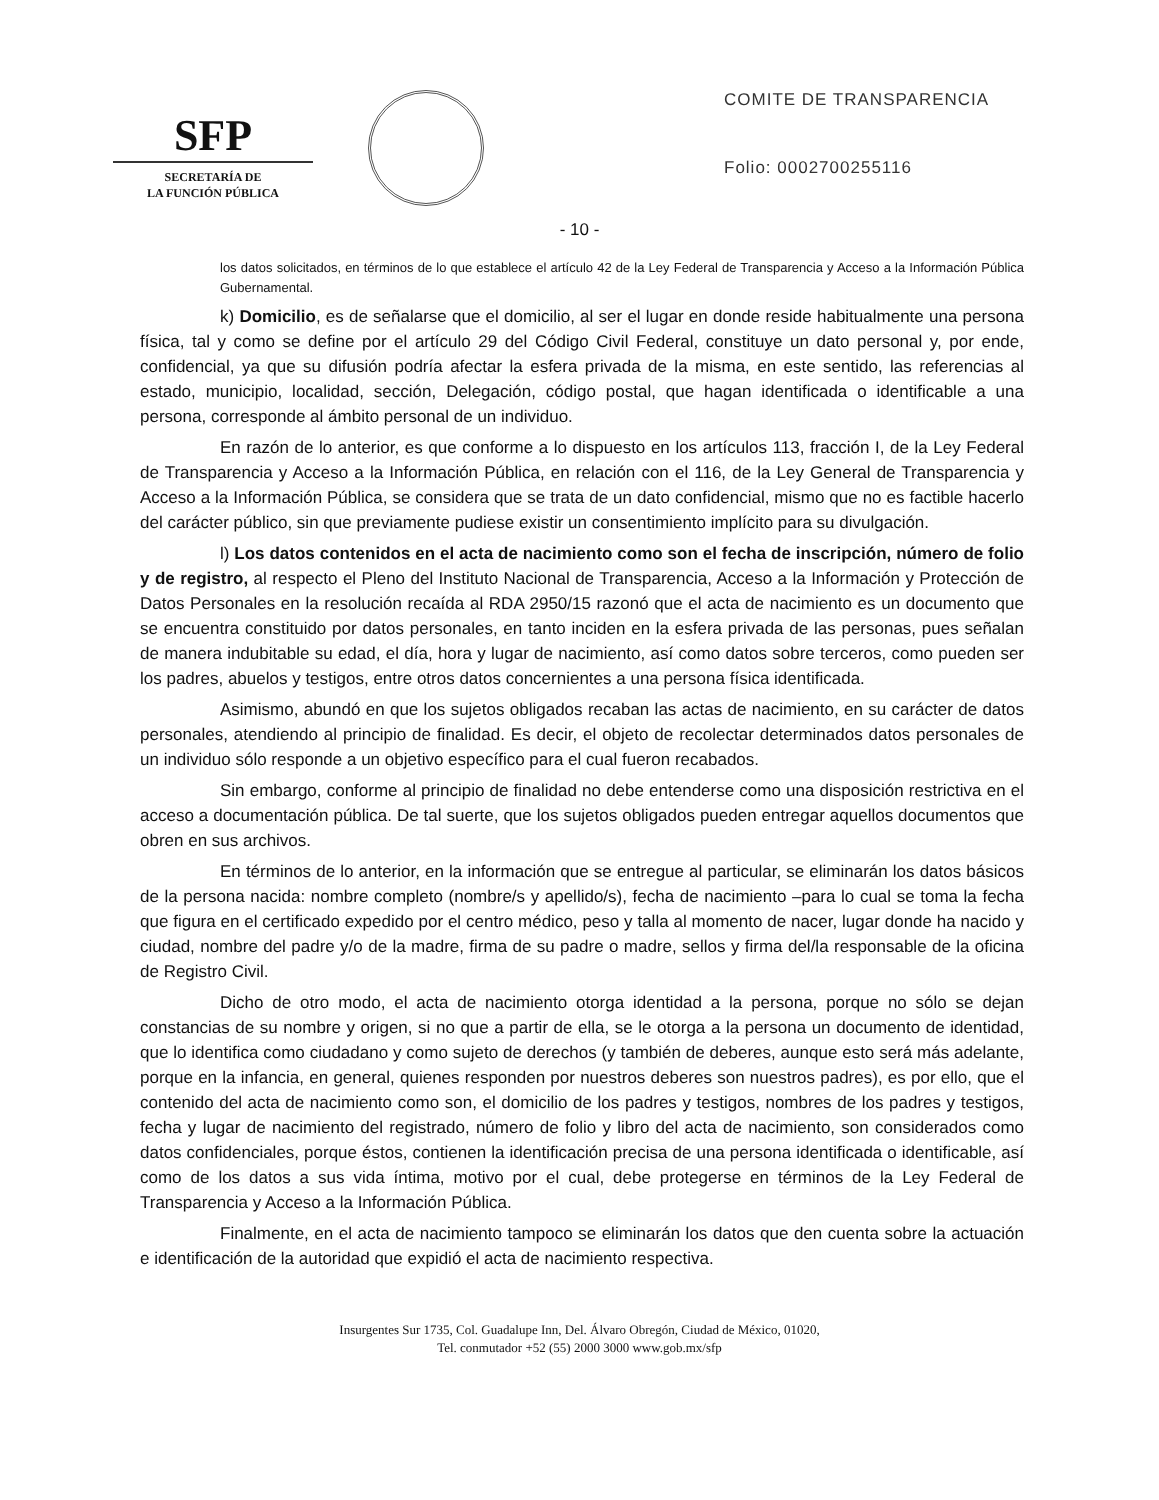SFP
SECRETARÍA DE
LA FUNCIÓN PÚBLICA
COMITE DE TRANSPARENCIA
Folio: 0002700255116
- 10 -
los datos solicitados, en términos de lo que establece el artículo 42 de la Ley Federal de Transparencia y Acceso a la Información Pública Gubernamental.
k) Domicilio, es de señalarse que el domicilio, al ser el lugar en donde reside habitualmente una persona física, tal y como se define por el artículo 29 del Código Civil Federal, constituye un dato personal y, por ende, confidencial, ya que su difusión podría afectar la esfera privada de la misma, en este sentido, las referencias al estado, municipio, localidad, sección, Delegación, código postal, que hagan identificada o identificable a una persona, corresponde al ámbito personal de un individuo.
En razón de lo anterior, es que conforme a lo dispuesto en los artículos 113, fracción I, de la Ley Federal de Transparencia y Acceso a la Información Pública, en relación con el 116, de la Ley General de Transparencia y Acceso a la Información Pública, se considera que se trata de un dato confidencial, mismo que no es factible hacerlo del carácter público, sin que previamente pudiese existir un consentimiento implícito para su divulgación.
l) Los datos contenidos en el acta de nacimiento como son el fecha de inscripción, número de folio y de registro, al respecto el Pleno del Instituto Nacional de Transparencia, Acceso a la Información y Protección de Datos Personales en la resolución recaída al RDA 2950/15 razonó que el acta de nacimiento es un documento que se encuentra constituido por datos personales, en tanto inciden en la esfera privada de las personas, pues señalan de manera indubitable su edad, el día, hora y lugar de nacimiento, así como datos sobre terceros, como pueden ser los padres, abuelos y testigos, entre otros datos concernientes a una persona física identificada.
Asimismo, abundó en que los sujetos obligados recaban las actas de nacimiento, en su carácter de datos personales, atendiendo al principio de finalidad. Es decir, el objeto de recolectar determinados datos personales de un individuo sólo responde a un objetivo específico para el cual fueron recabados.
Sin embargo, conforme al principio de finalidad no debe entenderse como una disposición restrictiva en el acceso a documentación pública. De tal suerte, que los sujetos obligados pueden entregar aquellos documentos que obren en sus archivos.
En términos de lo anterior, en la información que se entregue al particular, se eliminarán los datos básicos de la persona nacida: nombre completo (nombre/s y apellido/s), fecha de nacimiento –para lo cual se toma la fecha que figura en el certificado expedido por el centro médico, peso y talla al momento de nacer, lugar donde ha nacido y ciudad, nombre del padre y/o de la madre, firma de su padre o madre, sellos y firma del/la responsable de la oficina de Registro Civil.
Dicho de otro modo, el acta de nacimiento otorga identidad a la persona, porque no sólo se dejan constancias de su nombre y origen, si no que a partir de ella, se le otorga a la persona un documento de identidad, que lo identifica como ciudadano y como sujeto de derechos (y también de deberes, aunque esto será más adelante, porque en la infancia, en general, quienes responden por nuestros deberes son nuestros padres), es por ello, que el contenido del acta de nacimiento como son, el domicilio de los padres y testigos, nombres de los padres y testigos, fecha y lugar de nacimiento del registrado, número de folio y libro del acta de nacimiento, son considerados como datos confidenciales, porque éstos, contienen la identificación precisa de una persona identificada o identificable, así como de los datos a sus vida íntima, motivo por el cual, debe protegerse en términos de la Ley Federal de Transparencia y Acceso a la Información Pública.
Finalmente, en el acta de nacimiento tampoco se eliminarán los datos que den cuenta sobre la actuación e identificación de la autoridad que expidió el acta de nacimiento respectiva.
Insurgentes Sur 1735, Col. Guadalupe Inn, Del. Álvaro Obregón, Ciudad de México, 01020,
Tel. conmutador +52 (55) 2000 3000 www.gob.mx/sfp